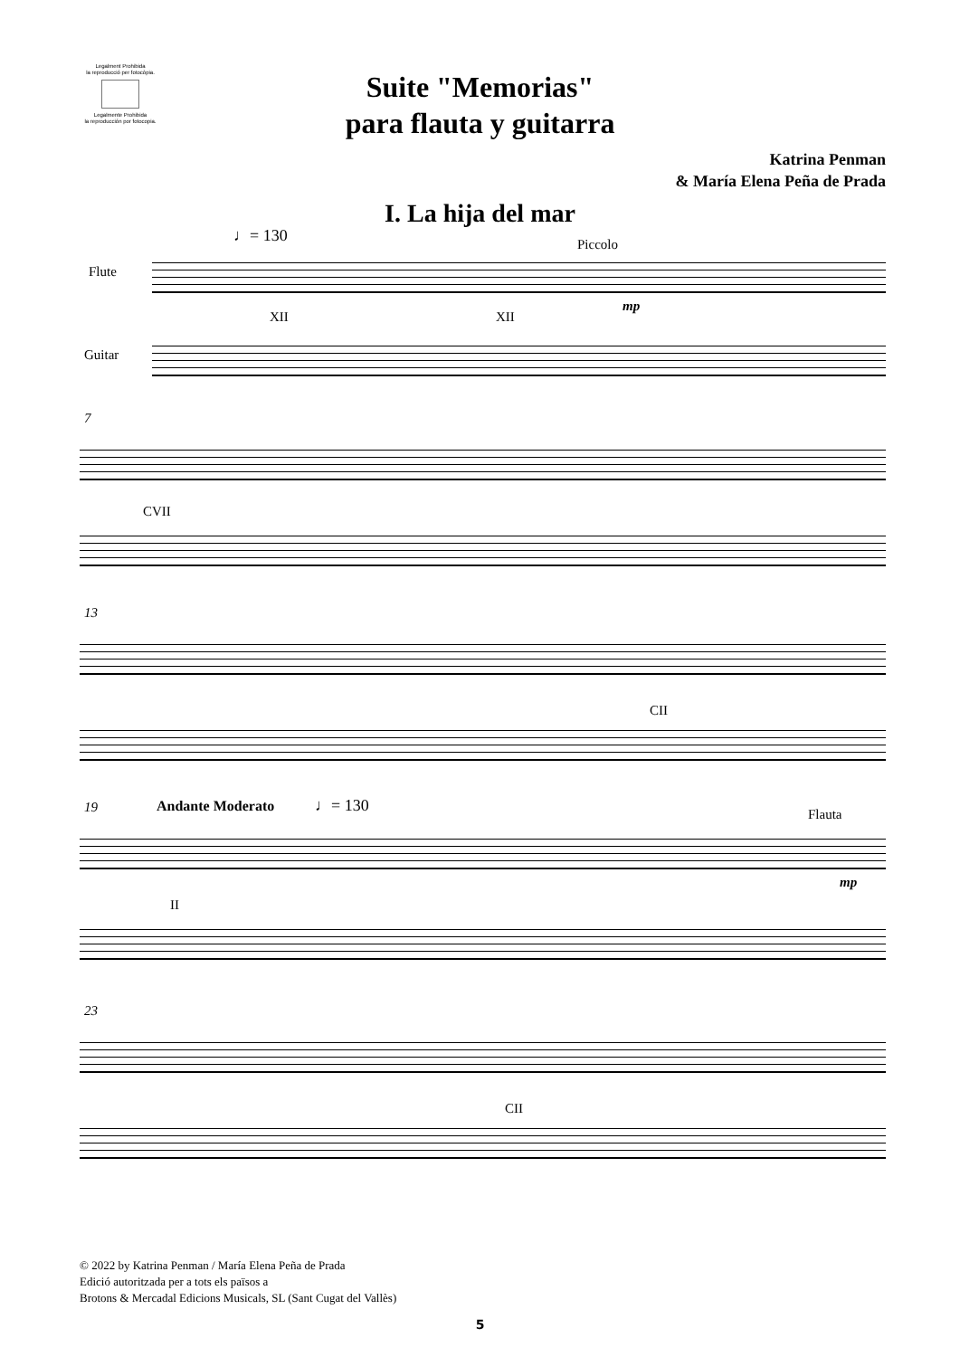Legalment Prohibida
la reproducció per fotocòpia.
Legalmente Prohibida
la reproducción por fotocopia.
Suite "Memorias"
para flauta y guitarra
Katrina Penman
& María Elena Peña de Prada
I. La hija del mar
♩= 130 Piccolo
Flute
mp
XII XII
Guitar
7
CVII
13
CII
19 Andante Moderato ♩= 130 Flauta
mp
II
23
CII
© 2022 by Katrina Penman / María Elena Peña de Prada
Edició autoritzada per a tots els països a
Brotons & Mercadal Edicions Musicals, SL (Sant Cugat del Vallès)
5